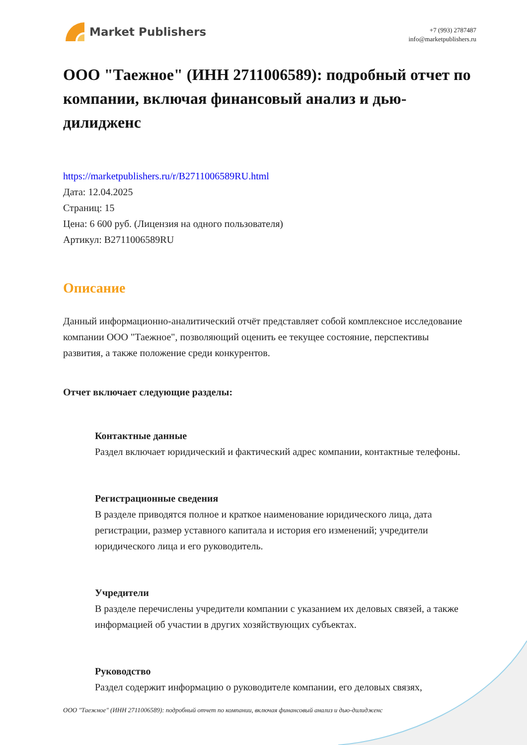Market Publishers
+7 (993) 2787487
info@marketpublishers.ru
ООО "Таежное" (ИНН 2711006589): подробный отчет по компании, включая финансовый анализ и дью-дилидженс
https://marketpublishers.ru/r/B2711006589RU.html
Дата: 12.04.2025
Страниц: 15
Цена: 6 600 руб. (Лицензия на одного пользователя)
Артикул: B2711006589RU
Описание
Данный информационно-аналитический отчёт представляет собой комплексное исследование компании ООО "Таежное", позволяющий оценить ее текущее состояние, перспективы развития, а также положение среди конкурентов.
Отчет включает следующие разделы:
Контактные данные
Раздел включает юридический и фактический адрес компании, контактные телефоны.
Регистрационные сведения
В разделе приводятся полное и краткое наименование юридического лица, дата регистрации, размер уставного капитала и история его изменений; учредители юридического лица и его руководитель.
Учредители
В разделе перечислены учредители компании с указанием их деловых связей, а также информацией об участии в других хозяйствующих субъектах.
Руководство
Раздел содержит информацию о руководителе компании, его деловых связях,
ООО "Таежное" (ИНН 2711006589): подробный отчет по компании, включая финансовый анализ и дью-дилидженс